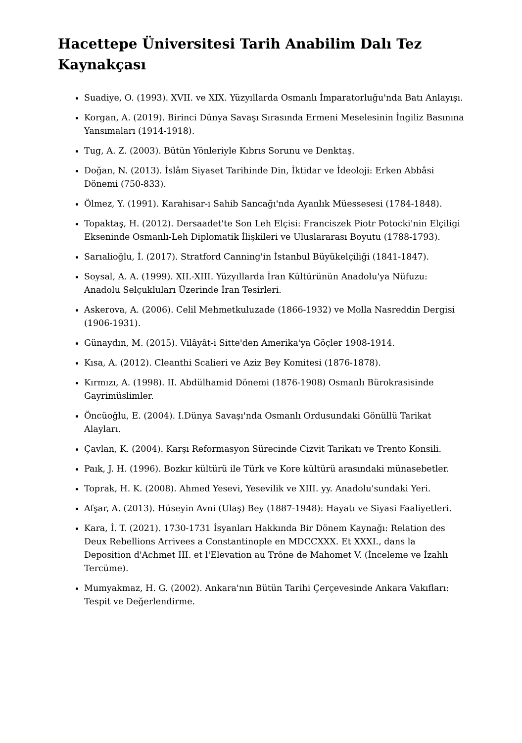Hacettepe Üniversitesi Tarih Anabilim Dalı Tez Kaynakçası
Suadiye, O. (1993). XVII. ve XIX. Yüzyıllarda Osmanlı İmparatorluğu'nda Batı Anlayışı.
Korgan, A. (2019). Birinci Dünya Savaşı Sırasında Ermeni Meselesinin İngiliz Basınına Yansımaları (1914-1918).
Tug, A. Z. (2003). Bütün Yönleriyle Kıbrıs Sorunu ve Denktaş.
Doğan, N. (2013). İslâm Siyaset Tarihinde Din, İktidar ve İdeoloji: Erken Abbâsi Dönemi (750-833).
Ölmez, Y. (1991). Karahisar-ı Sahib Sancağı'nda Ayanlık Müessesesi (1784-1848).
Topaktaş, H. (2012). Dersaadet'te Son Leh Elçisi: Franciszek Piotr Potocki'nin Elçiligi Ekseninde Osmanlı-Leh Diplomatik İlişkileri ve Uluslararası Boyutu (1788-1793).
Sarıalioğlu, İ. (2017). Stratford Canning'in İstanbul Büyükelçiliği (1841-1847).
Soysal, A. A. (1999). XII.-XIII. Yüzyıllarda İran Kültürünün Anadolu'ya Nüfuzu: Anadolu Selçukluları Üzerinde İran Tesirleri.
Askerova, A. (2006). Celil Mehmetkuluzade (1866-1932) ve Molla Nasreddin Dergisi (1906-1931).
Günaydın, M. (2015). Vilâyât-i Sitte'den Amerika'ya Göçler 1908-1914.
Kısa, A. (2012). Cleanthi Scalieri ve Aziz Bey Komitesi (1876-1878).
Kırmızı, A. (1998). II. Abdülhamid Dönemi (1876-1908) Osmanlı Bürokrasisinde Gayrimüslimler.
Öncüoğlu, E. (2004). I.Dünya Savaşı'nda Osmanlı Ordusundaki Gönüllü Tarikat Alayları.
Çavlan, K. (2004). Karşı Reformasyon Sürecinde Cizvit Tarikatı ve Trento Konsili.
Paık, J. H. (1996). Bozkır kültürü ile Türk ve Kore kültürü arasındaki münasebetler.
Toprak, H. K. (2008). Ahmed Yesevi, Yesevilik ve XIII. yy. Anadolu'sundaki Yeri.
Afşar, A. (2013). Hüseyin Avni (Ulaş) Bey (1887-1948): Hayatı ve Siyasi Faaliyetleri.
Kara, İ. T. (2021). 1730-1731 İsyanları Hakkında Bir Dönem Kaynağı: Relation des Deux Rebellions Arrivees a Constantinople en MDCCXXX. Et XXXI., dans la Deposition d'Achmet III. et l'Elevation au Trône de Mahomet V. (İnceleme ve İzahlı Tercüme).
Mumyakmaz, H. G. (2002). Ankara'nın Bütün Tarihi Çerçevesinde Ankara Vakıfları: Tespit ve Değerlendirme.